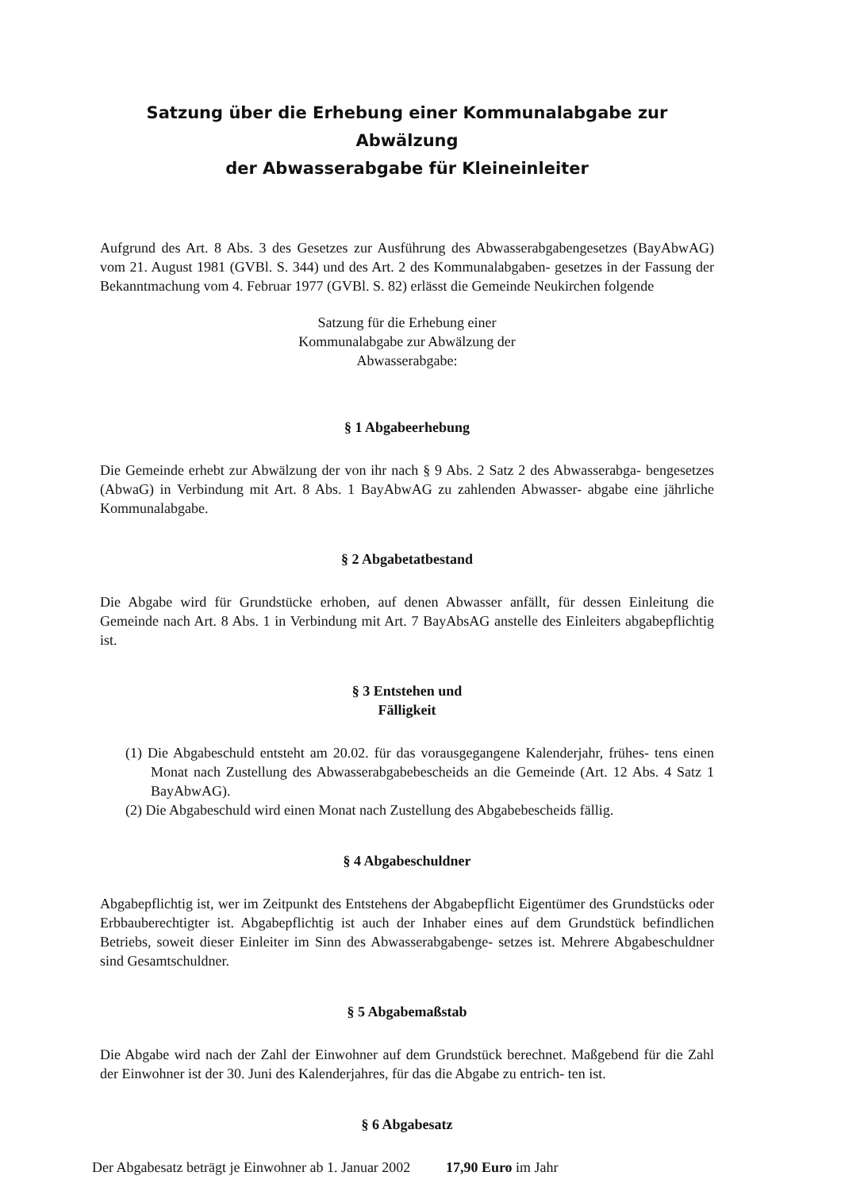Satzung über die Erhebung einer Kommunalabgabe zur Abwälzung
der Abwasserabgabe für Kleineinleiter
Aufgrund des Art. 8 Abs. 3 des Gesetzes zur Ausführung des Abwasserabgabengesetzes (BayAbwAG) vom 21. August 1981 (GVBl. S. 344) und des Art. 2 des Kommunalabgaben- gesetzes in der Fassung der Bekanntmachung vom 4. Februar 1977 (GVBl. S. 82) erlässt die Gemeinde Neukirchen folgende
Satzung für die Erhebung einer
Kommunalabgabe zur Abwälzung der
Abwasserabgabe:
§ 1 Abgabeerhebung
Die Gemeinde erhebt zur Abwälzung der von ihr nach § 9 Abs. 2 Satz 2 des Abwasserabga- bengesetzes (AbwaG) in Verbindung mit Art. 8 Abs. 1 BayAbwAG zu zahlenden Abwasser- abgabe eine jährliche Kommunalabgabe.
§ 2 Abgabetatbestand
Die Abgabe wird für Grundstücke erhoben, auf denen Abwasser anfällt, für dessen Einleitung die Gemeinde nach Art. 8 Abs. 1 in Verbindung mit Art. 7 BayAbsAG anstelle des Einleiters abgabepflichtig ist.
§ 3 Entstehen und
Fälligkeit
(1) Die Abgabeschuld entsteht am 20.02. für das vorausgegangene Kalenderjahr, frühes- tens einen Monat nach Zustellung des Abwasserabgabebescheids an die Gemeinde (Art. 12 Abs. 4 Satz 1 BayAbwAG).
(2) Die Abgabeschuld wird einen Monat nach Zustellung des Abgabebescheids fällig.
§ 4 Abgabeschuldner
Abgabepflichtig ist, wer im Zeitpunkt des Entstehens der Abgabepflicht Eigentümer des Grundstücks oder Erbbauberechtigter ist. Abgabepflichtig ist auch der Inhaber eines auf dem Grundstück befindlichen Betriebs, soweit dieser Einleiter im Sinn des Abwasserabgabenge- setzes ist. Mehrere Abgabeschuldner sind Gesamtschuldner.
§ 5 Abgabemaßstab
Die Abgabe wird nach der Zahl der Einwohner auf dem Grundstück berechnet. Maßgebend für die Zahl der Einwohner ist der 30. Juni des Kalenderjahres, für das die Abgabe zu entrich- ten ist.
§ 6 Abgabesatz
Der Abgabesatz beträgt je Einwohner ab 1. Januar 2002 17,90 Euro im Jahr